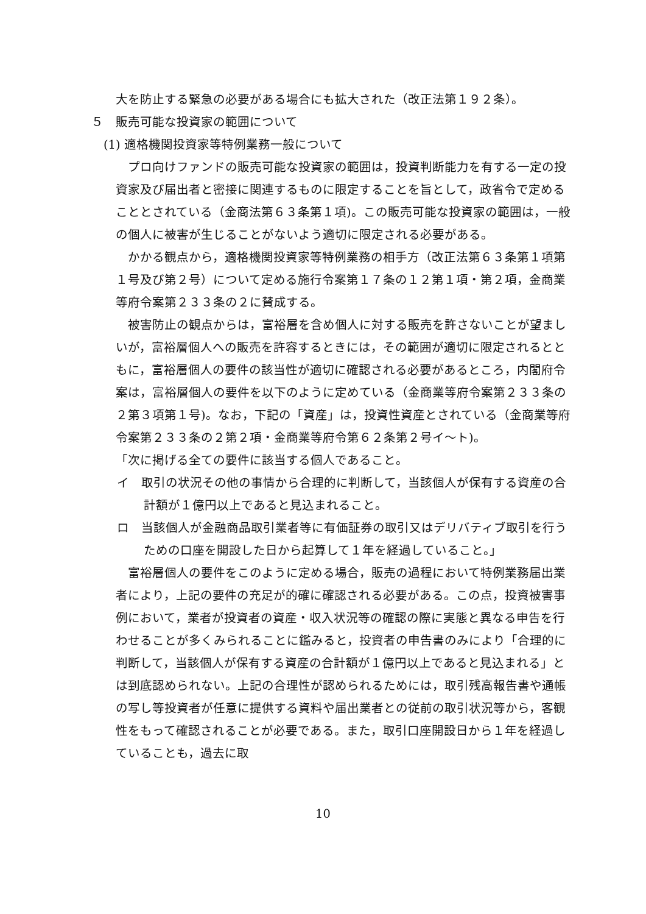大を防止する緊急の必要がある場合にも拡大された（改正法第１９２条）。
５　販売可能な投資家の範囲について
(1) 適格機関投資家等特例業務一般について
プロ向けファンドの販売可能な投資家の範囲は，投資判断能力を有する一定の投資家及び届出者と密接に関連するものに限定することを旨として，政省令で定めることとされている（金商法第６３条第１項)。この販売可能な投資家の範囲は，一般の個人に被害が生じることがないよう適切に限定される必要がある。
かかる観点から，適格機関投資家等特例業務の相手方（改正法第６３条第１項第１号及び第２号）について定める施行令案第１７条の１２第１項・第２項，金商業等府令案第２３３条の２に賛成する。
被害防止の観点からは，富裕層を含め個人に対する販売を許さないことが望ましいが，富裕層個人への販売を許容するときには，その範囲が適切に限定されるとともに，富裕層個人の要件の該当性が適切に確認される必要があるところ，内閣府令案は，富裕層個人の要件を以下のように定めている（金商業等府令案第２３３条の２第３項第１号)。なお，下記の「資産」は，投資性資産とされている（金商業等府令案第２３３条の２第２項・金商業等府令第６２条第２号イ～ト)。
「次に掲げる全ての要件に該当する個人であること。
イ　取引の状況その他の事情から合理的に判断して，当該個人が保有する資産の合計額が１億円以上であると見込まれること。
ロ　当該個人が金融商品取引業者等に有価証券の取引又はデリバティブ取引を行うための口座を開設した日から起算して１年を経過していること。」
富裕層個人の要件をこのように定める場合，販売の過程において特例業務届出業者により，上記の要件の充足が的確に確認される必要がある。この点，投資被害事例において，業者が投資者の資産・収入状況等の確認の際に実態と異なる申告を行わせることが多くみられることに鑑みると，投資者の申告書のみにより「合理的に判断して，当該個人が保有する資産の合計額が１億円以上であると見込まれる」とは到底認められない。上記の合理性が認められるためには，取引残高報告書や通帳の写し等投資者が任意に提供する資料や届出業者との従前の取引状況等から，客観性をもって確認されることが必要である。また，取引口座開設日から１年を経過していることも，過去に取
10